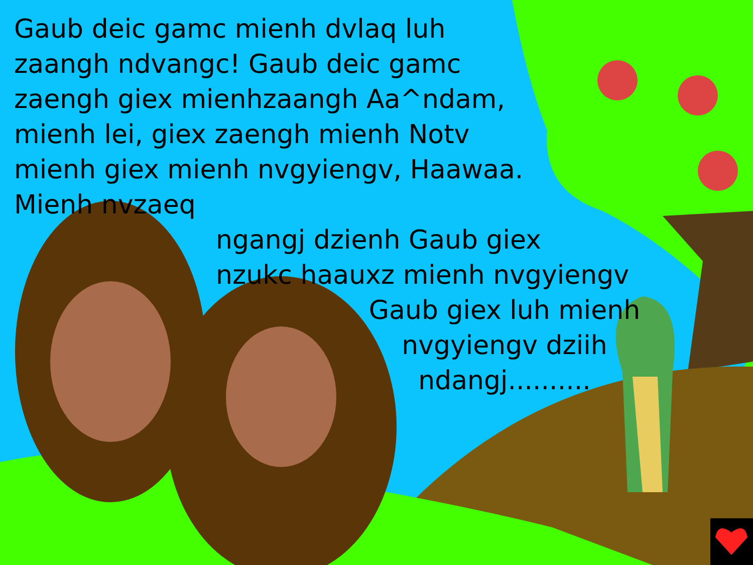Gaub deic gamc mienh dvlaq luh zaangh ndvangc! Gaub deic gamc zaengh giex mienhzaangh Aa^ndam, mienh lei, giex zaengh mienh Notv mienh giex mienh nvgyiengv, Haawaa. Mienh nvzaeq
ngangj dzienh Gaub giex
nzukc haauxz mienh nvgyiengv
Gaub giex luh mienh
nvgyiengv dziih
ndangj..........